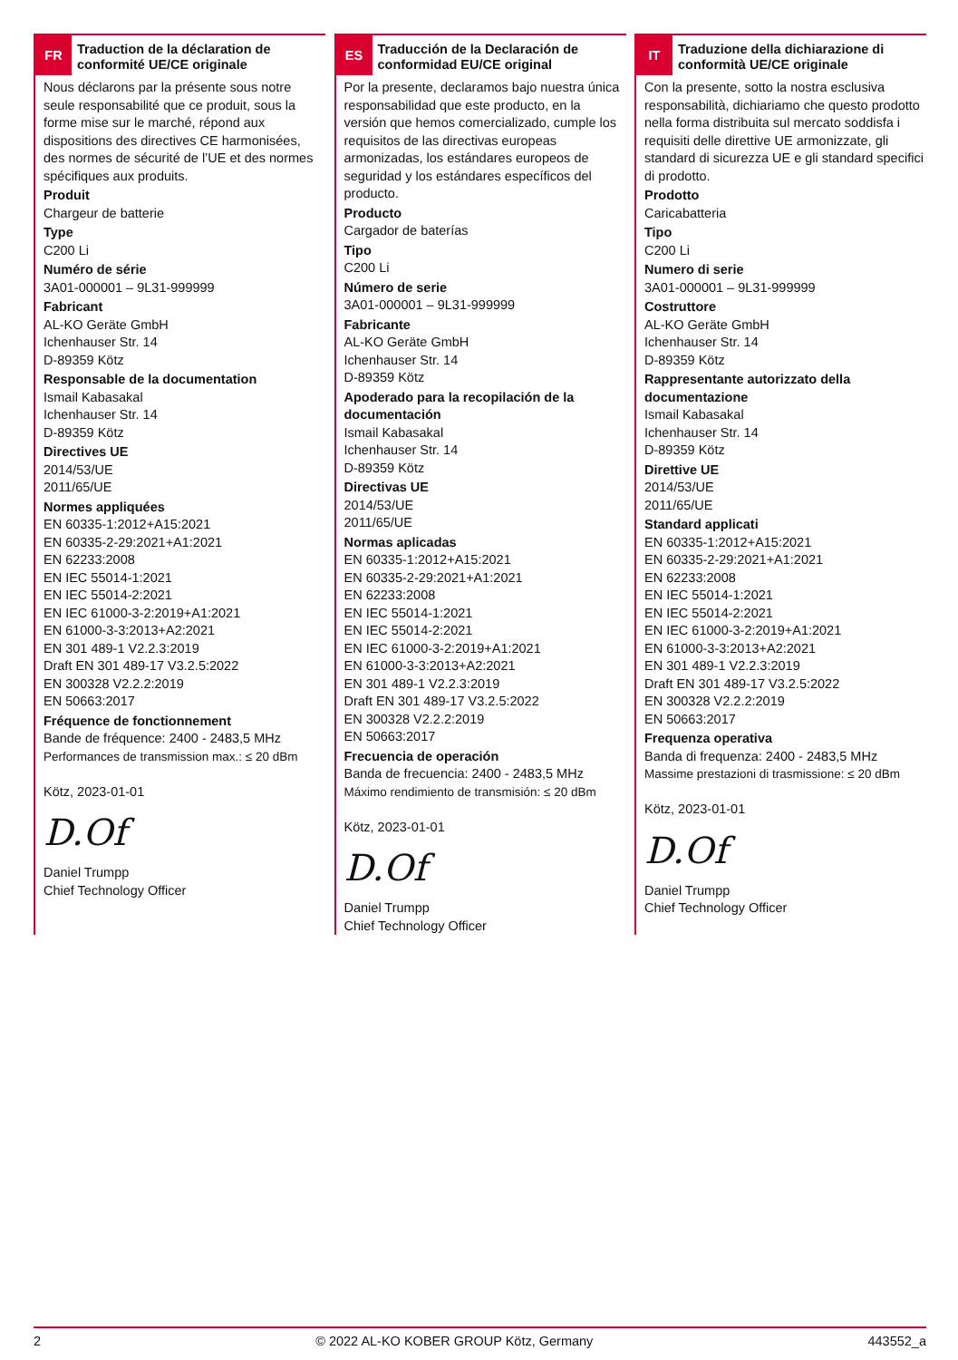FR
Traduction de la déclaration de conformité UE/CE originale
Nous déclarons par la présente sous notre seule responsabilité que ce produit, sous la forme mise sur le marché, répond aux dispositions des directives CE harmonisées, des normes de sécurité de l’UE et des normes spécifiques aux produits.
Produit
Chargeur de batterie
Type
C200 Li
Numéro de série
3A01-000001 – 9L31-999999
Fabricant
AL-KO Geräte GmbH
Ichenhauser Str. 14
D-89359 Kötz
Responsable de la documentation
Ismail Kabasakal
Ichenhauser Str. 14
D-89359 Kötz
Directives UE
2014/53/UE
2011/65/UE
Normes appliquées
EN 60335-1:2012+A15:2021
EN 60335-2-29:2021+A1:2021
EN 62233:2008
EN IEC 55014-1:2021
EN IEC 55014-2:2021
EN IEC 61000-3-2:2019+A1:2021
EN 61000-3-3:2013+A2:2021
EN 301 489-1 V2.2.3:2019
Draft EN 301 489-17 V3.2.5:2022
EN 300328 V2.2.2:2019
EN 50663:2017
Fréquence de fonctionnement
Bande de fréquence: 2400 - 2483,5 MHz
Performances de transmission max.: ≤ 20 dBm
Kötz, 2023-01-01
D.Of
Daniel Trumpp
Chief Technology Officer
ES
Traducción de la Declaración de conformidad EU/CE original
Por la presente, declaramos bajo nuestra única responsabilidad que este producto, en la versión que hemos comercializado, cumple los requisitos de las directivas europeas armonizadas, los estándares europeos de seguridad y los estándares específicos del producto.
Producto
Cargador de baterías
Tipo
C200 Li
Número de serie
3A01-000001 – 9L31-999999
Fabricante
AL-KO Geräte GmbH
Ichenhauser Str. 14
D-89359 Kötz
Apoderado para la recopilación de la documentación
Ismail Kabasakal
Ichenhauser Str. 14
D-89359 Kötz
Directivas UE
2014/53/UE
2011/65/UE
Normas aplicadas
EN 60335-1:2012+A15:2021
EN 60335-2-29:2021+A1:2021
EN 62233:2008
EN IEC 55014-1:2021
EN IEC 55014-2:2021
EN IEC 61000-3-2:2019+A1:2021
EN 61000-3-3:2013+A2:2021
EN 301 489-1 V2.2.3:2019
Draft EN 301 489-17 V3.2.5:2022
EN 300328 V2.2.2:2019
EN 50663:2017
Frecuencia de operación
Banda de frecuencia: 2400 - 2483,5 MHz
Máximo rendimiento de transmisión: ≤ 20 dBm
Kötz, 2023-01-01
D.Of
Daniel Trumpp
Chief Technology Officer
IT
Traduzione della dichiarazione di conformità UE/CE originale
Con la presente, sotto la nostra esclusiva responsabilità, dichiariamo che questo prodotto nella forma distribuita sul mercato soddisfa i requisiti delle direttive UE armonizzate, gli standard di sicurezza UE e gli standard specifici di prodotto.
Prodotto
Caricabatteria
Tipo
C200 Li
Numero di serie
3A01-000001 – 9L31-999999
Costruttore
AL-KO Geräte GmbH
Ichenhauser Str. 14
D-89359 Kötz
Rappresentante autorizzato della documentazione
Ismail Kabasakal
Ichenhauser Str. 14
D-89359 Kötz
Direttive UE
2014/53/UE
2011/65/UE
Standard applicati
EN 60335-1:2012+A15:2021
EN 60335-2-29:2021+A1:2021
EN 62233:2008
EN IEC 55014-1:2021
EN IEC 55014-2:2021
EN IEC 61000-3-2:2019+A1:2021
EN 61000-3-3:2013+A2:2021
EN 301 489-1 V2.2.3:2019
Draft EN 301 489-17 V3.2.5:2022
EN 300328 V2.2.2:2019
EN 50663:2017
Frequenza operativa
Banda di frequenza: 2400 - 2483,5 MHz
Massime prestazioni di trasmissione: ≤ 20 dBm
Kötz, 2023-01-01
D.Of
Daniel Trumpp
Chief Technology Officer
2 © 2022 AL-KO KOBER GROUP Kötz, Germany 443552_a